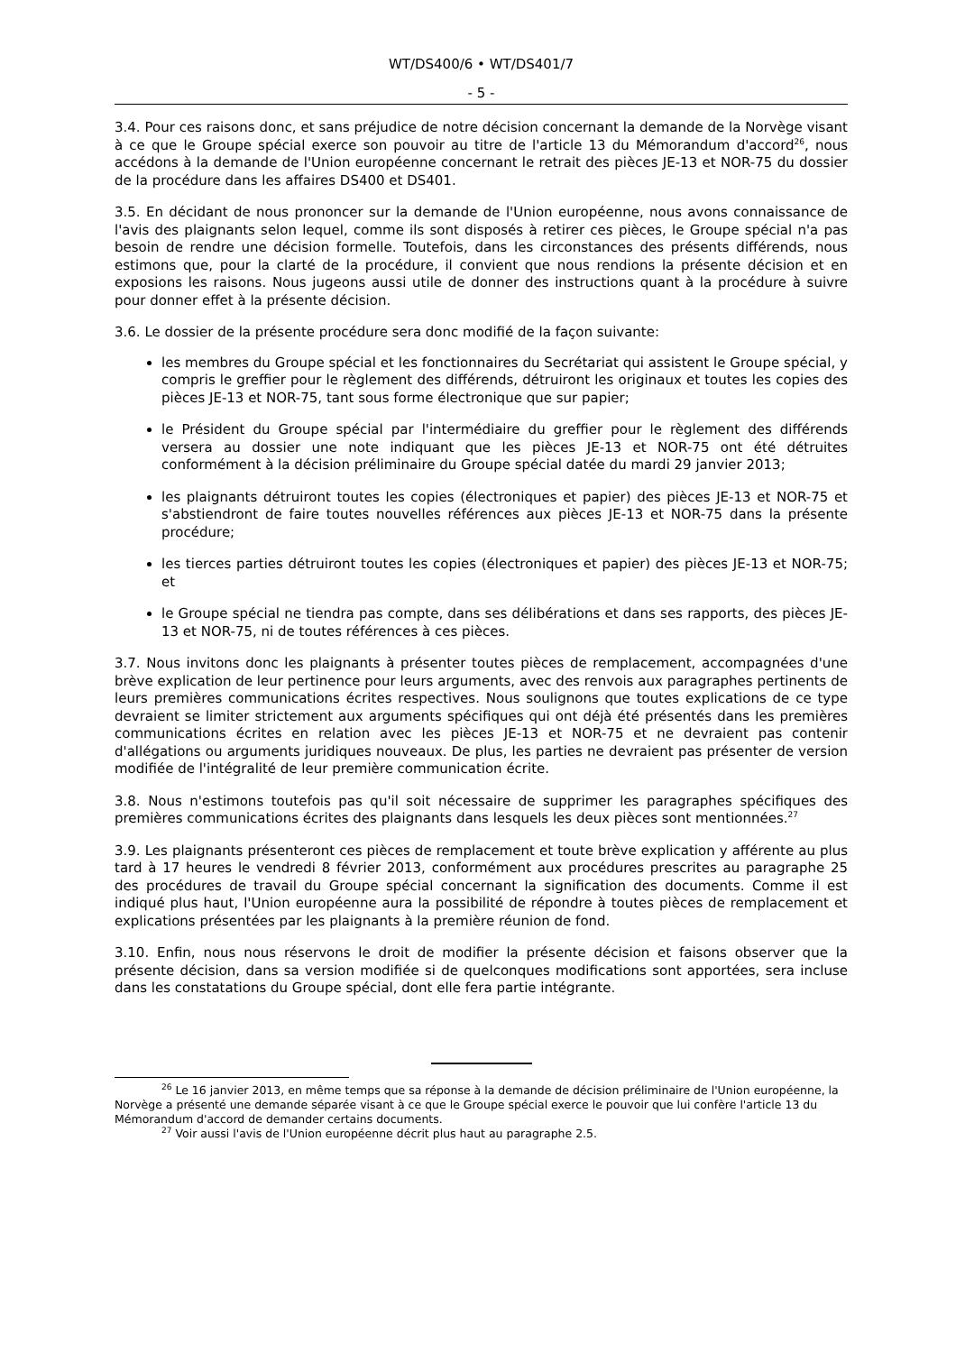WT/DS400/6 • WT/DS401/7
- 5 -
3.4. Pour ces raisons donc, et sans préjudice de notre décision concernant la demande de la Norvège visant à ce que le Groupe spécial exerce son pouvoir au titre de l'article 13 du Mémorandum d'accord<sup>26</sup>, nous accédons à la demande de l'Union européenne concernant le retrait des pièces JE-13 et NOR-75 du dossier de la procédure dans les affaires DS400 et DS401.
3.5. En décidant de nous prononcer sur la demande de l'Union européenne, nous avons connaissance de l'avis des plaignants selon lequel, comme ils sont disposés à retirer ces pièces, le Groupe spécial n'a pas besoin de rendre une décision formelle. Toutefois, dans les circonstances des présents différends, nous estimons que, pour la clarté de la procédure, il convient que nous rendions la présente décision et en exposions les raisons. Nous jugeons aussi utile de donner des instructions quant à la procédure à suivre pour donner effet à la présente décision.
3.6. Le dossier de la présente procédure sera donc modifié de la façon suivante:
les membres du Groupe spécial et les fonctionnaires du Secrétariat qui assistent le Groupe spécial, y compris le greffier pour le règlement des différends, détruiront les originaux et toutes les copies des pièces JE-13 et NOR-75, tant sous forme électronique que sur papier;
le Président du Groupe spécial par l'intermédiaire du greffier pour le règlement des différends versera au dossier une note indiquant que les pièces JE-13 et NOR-75 ont été détruites conformément à la décision préliminaire du Groupe spécial datée du mardi 29 janvier 2013;
les plaignants détruiront toutes les copies (électroniques et papier) des pièces JE-13 et NOR-75 et s'abstiendront de faire toutes nouvelles références aux pièces JE-13 et NOR-75 dans la présente procédure;
les tierces parties détruiront toutes les copies (électroniques et papier) des pièces JE-13 et NOR-75; et
le Groupe spécial ne tiendra pas compte, dans ses délibérations et dans ses rapports, des pièces JE-13 et NOR-75, ni de toutes références à ces pièces.
3.7. Nous invitons donc les plaignants à présenter toutes pièces de remplacement, accompagnées d'une brève explication de leur pertinence pour leurs arguments, avec des renvois aux paragraphes pertinents de leurs premières communications écrites respectives. Nous soulignons que toutes explications de ce type devraient se limiter strictement aux arguments spécifiques qui ont déjà été présentés dans les premières communications écrites en relation avec les pièces JE-13 et NOR-75 et ne devraient pas contenir d'allégations ou arguments juridiques nouveaux. De plus, les parties ne devraient pas présenter de version modifiée de l'intégralité de leur première communication écrite.
3.8. Nous n'estimons toutefois pas qu'il soit nécessaire de supprimer les paragraphes spécifiques des premières communications écrites des plaignants dans lesquels les deux pièces sont mentionnées.<sup>27</sup>
3.9. Les plaignants présenteront ces pièces de remplacement et toute brève explication y afférente au plus tard à 17 heures le vendredi 8 février 2013, conformément aux procédures prescrites au paragraphe 25 des procédures de travail du Groupe spécial concernant la signification des documents. Comme il est indiqué plus haut, l'Union européenne aura la possibilité de répondre à toutes pièces de remplacement et explications présentées par les plaignants à la première réunion de fond.
3.10. Enfin, nous nous réservons le droit de modifier la présente décision et faisons observer que la présente décision, dans sa version modifiée si de quelconques modifications sont apportées, sera incluse dans les constatations du Groupe spécial, dont elle fera partie intégrante.
<sup>26</sup> Le 16 janvier 2013, en même temps que sa réponse à la demande de décision préliminaire de l'Union européenne, la Norvège a présenté une demande séparée visant à ce que le Groupe spécial exerce le pouvoir que lui confère l'article 13 du Mémorandum d'accord de demander certains documents.
<sup>27</sup> Voir aussi l'avis de l'Union européenne décrit plus haut au paragraphe 2.5.